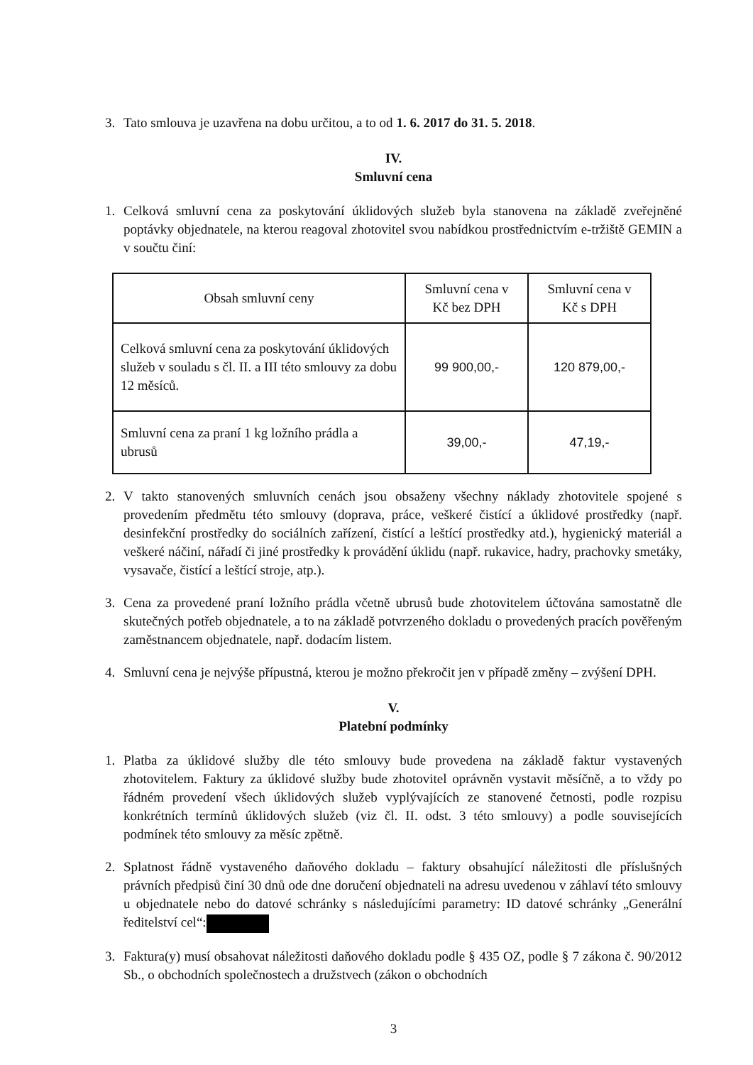3. Tato smlouva je uzavřena na dobu určitou, a to od 1. 6. 2017 do 31. 5. 2018.
IV.
Smluvní cena
1. Celková smluvní cena za poskytování úklidových služeb byla stanovena na základě zveřejněné poptávky objednatele, na kterou reagoval zhotovitel svou nabídkou prostřednictvím e-tržiště GEMIN a v součtu činí:
| Obsah smluvní ceny | Smluvní cena v Kč bez DPH | Smluvní cena v Kč s DPH |
| Celková smluvní cena za poskytování úklidových služeb v souladu s čl. II. a III této smlouvy za dobu 12 měsíců. | 99 900,00,- | 120 879,00,- |
| Smluvní cena za praní 1 kg ložního prádla a ubrusů | 39,00,- | 47,19,- |
2. V takto stanovených smluvních cenách jsou obsaženy všechny náklady zhotovitele spojené s provedením předmětu této smlouvy (doprava, práce, veškeré čistící a úklidové prostředky (např. desinfekční prostředky do sociálních zařízení, čistící a leštící prostředky atd.), hygienický materiál a veškeré náčiní, nářadí či jiné prostředky k provádění úklidu (např. rukavice, hadry, prachovky smetáky, vysavače, čistící a leštící stroje, atp.).
3. Cena za provedené praní ložního prádla včetně ubrusů bude zhotovitelem účtována samostatně dle skutečných potřeb objednatele, a to na základě potvrzeného dokladu o provedených pracích pověřeným zaměstnancem objednatele, např. dodacím listem.
4. Smluvní cena je nejvýše přípustná, kterou je možno překročit jen v případě změny – zvýšení DPH.
V.
Platební podmínky
1. Platba za úklidové služby dle této smlouvy bude provedena na základě faktur vystavených zhotovitelem. Faktury za úklidové služby bude zhotovitel oprávněn vystavit měsíčně, a to vždy po řádném provedení všech úklidových služeb vyplývajících ze stanovené četnosti, podle rozpisu konkrétních termínů úklidových služeb (viz čl. II. odst. 3 této smlouvy) a podle souvisejících podmínek této smlouvy za měsíc zpětně.
2. Splatnost řádně vystaveného daňového dokladu – faktury obsahující náležitosti dle příslušných právních předpisů činí 30 dnů ode dne doručení objednateli na adresu uvedenou v záhlaví této smlouvy u objednatele nebo do datové schránky s následujícími parametry: ID datové schránky „Generální ředitelství cel“:
3. Faktura(y) musí obsahovat náležitosti daňového dokladu podle § 435 OZ, podle § 7 zákona č. 90/2012 Sb., o obchodních společnostech a družstvech (zákon o obchodních
3